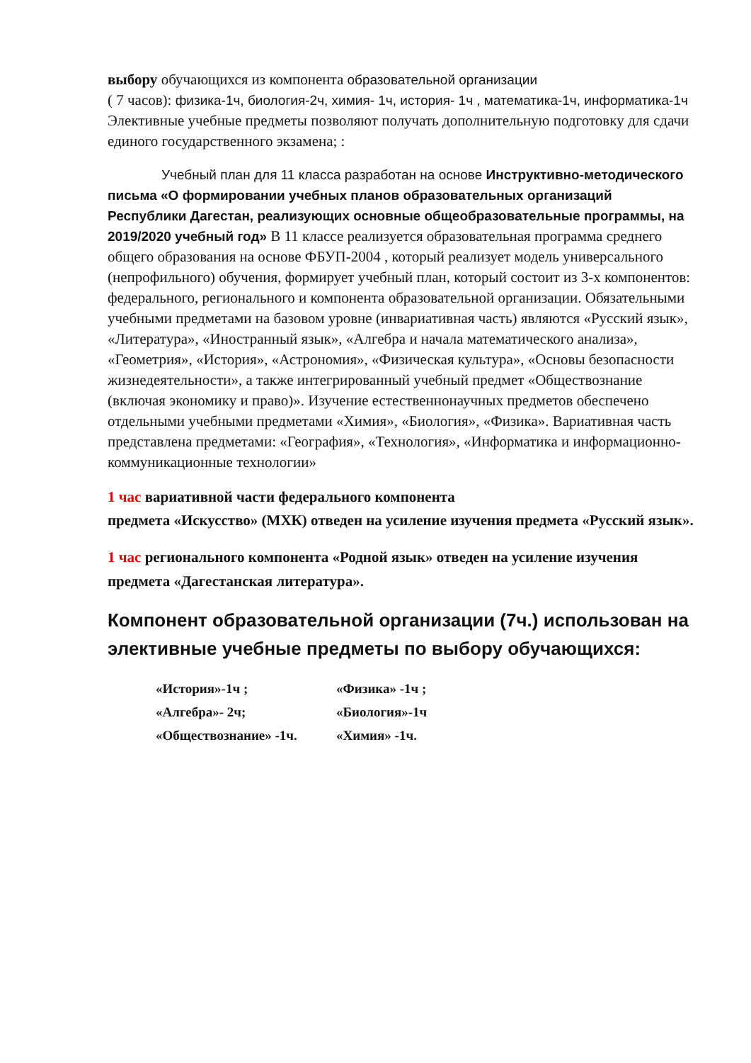выбору обучающихся из компонента образовательной организации
( 7 часов): физика-1ч, биология-2ч, химия- 1ч, история- 1ч , математика-1ч, информатика-1ч
Элективные учебные предметы позволяют получать дополнительную подготовку для сдачи единого государственного экзамена; :
Учебный план для 11 класса разработан на основе Инструктивно-методического письма «О формировании учебных планов образовательных организаций Республики Дагестан, реализующих основные общеобразовательные программы, на 2019/2020 учебный год» В 11 классе реализуется образовательная программа среднего общего образования на основе ФБУП-2004 , который реализует модель универсального (непрофильного) обучения, формирует учебный план, который состоит из 3-х компонентов: федерального, регионального и компонента образовательной организации. Обязательными учебными предметами на базовом уровне (инвариативная часть) являются «Русский язык», «Литература», «Иностранный язык», «Алгебра и начала математического анализа», «Геометрия», «История», «Астрономия», «Физическая культура», «Основы безопасности жизнедеятельности», а также интегрированный учебный предмет «Обществознание (включая экономику и право)». Изучение естественнонаучных предметов обеспечено отдельными учебными предметами «Химия», «Биология», «Физика». Вариативная часть представлена предметами: «География», «Технология», «Информатика и информационно-коммуникационные технологии»
1 час вариативной части федерального компонента
предмета «Искусство» (МХК) отведен на усиление изучения предмета «Русский язык».
1 час регионального компонента «Родной язык» отведен на усиление изучения предмета «Дагестанская литература».
Компонент образовательной организации (7ч.) использован на элективные учебные предметы по выбору обучающихся:
| «История»-1ч ; | «Физика» -1ч ; |
| «Алгебра»- 2ч; | «Биология»-1ч |
| «Обществознание» -1ч. | «Химия» -1ч. |